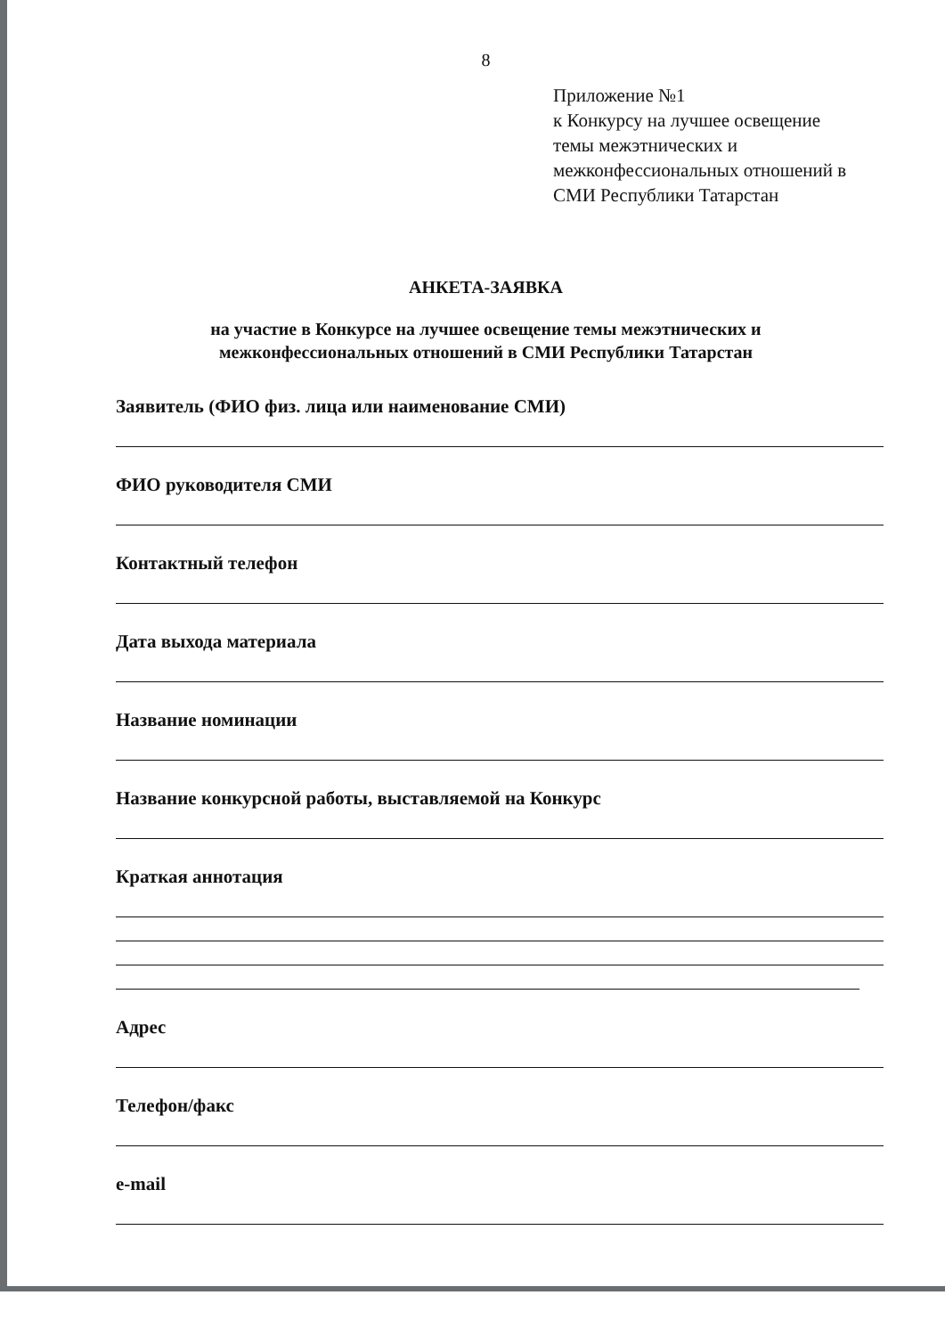8
Приложение №1
к Конкурсу на лучшее освещение
темы межэтнических и
межконфессиональных отношений в
СМИ Республики Татарстан
АНКЕТА-ЗАЯВКА
на участие в Конкурсе на лучшее освещение темы межэтнических и
межконфессиональных отношений в СМИ Республики Татарстан
Заявитель (ФИО физ. лица или наименование СМИ)
ФИО руководителя СМИ
Контактный телефон
Дата выхода материала
Название номинации
Название конкурсной работы, выставляемой на Конкурс
Краткая аннотация
Адрес
Телефон/факс
e-mail